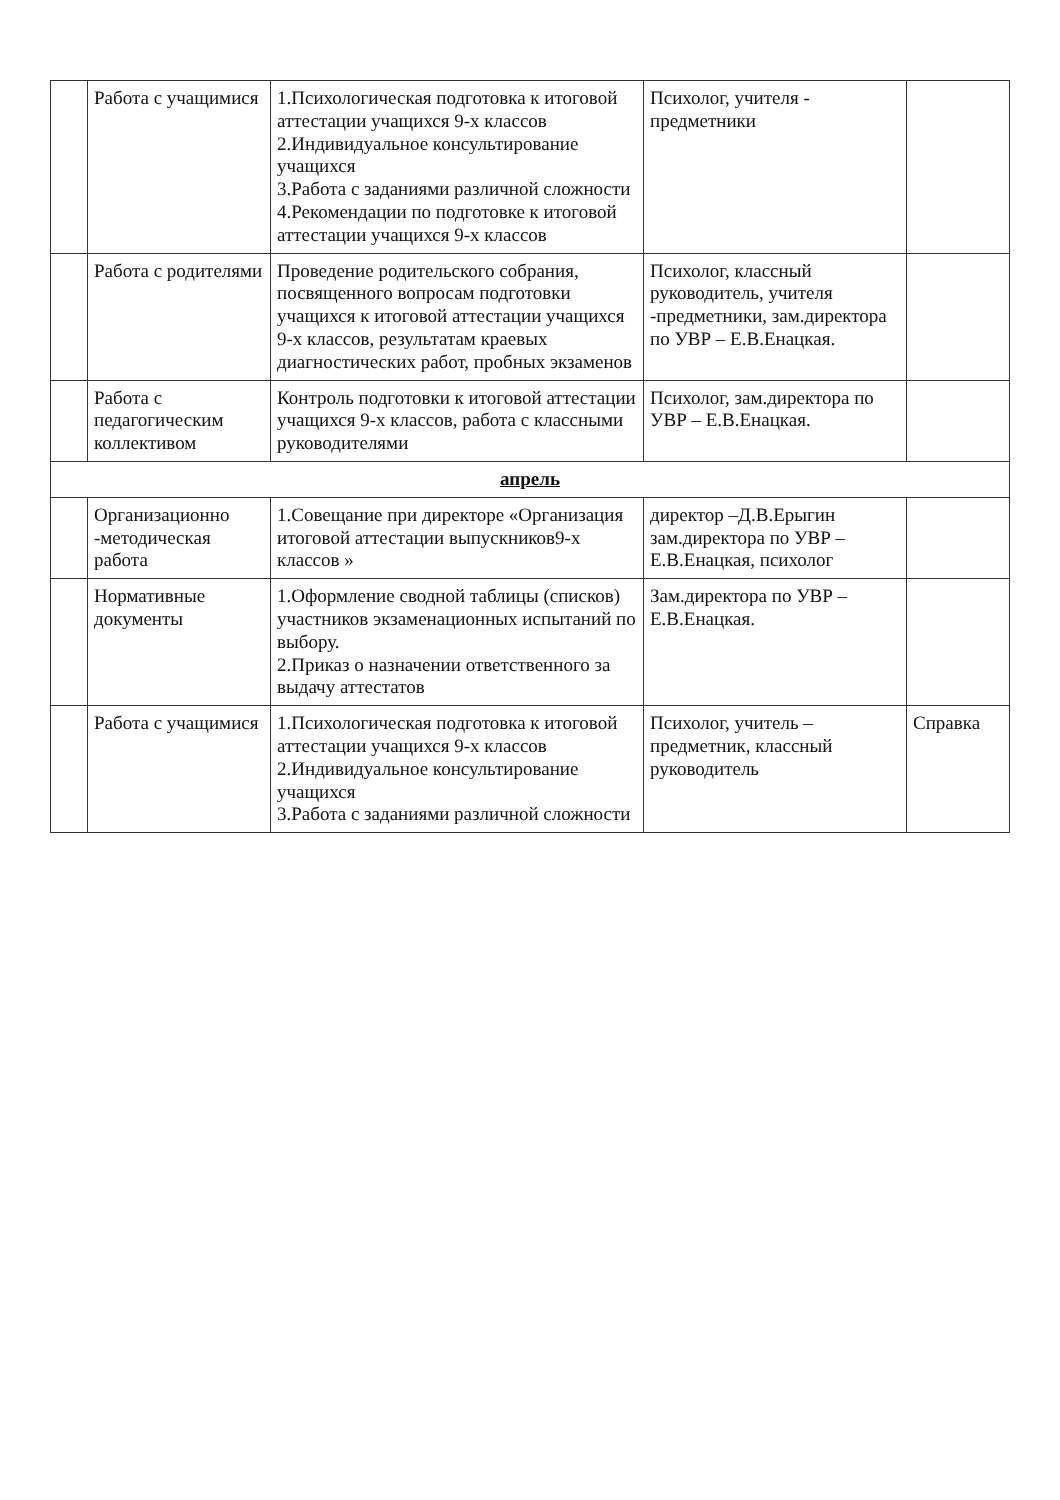| | Работа с учащимися | 1.Психологическая подготовка к итоговой аттестации учащихся 9-х классов 2.Индивидуальное консультирование учащихся 3.Работа с заданиями различной сложности 4.Рекомендации по подготовке к итоговой аттестации учащихся 9-х классов | Психолог, учителя - предметники | |
| | Работа с родителями | Проведение родительского собрания, посвященного вопросам подготовки учащихся к итоговой аттестации учащихся 9-х классов, результатам краевых диагностических работ, пробных экзаменов | Психолог, классный руководитель, учителя -предметники, зам.директора по УВР – Е.В.Енацкая. | |
| | Работа с педагогическим коллективом | Контроль подготовки к итоговой аттестации учащихся 9-х классов, работа с классными руководителями | Психолог, зам.директора по УВР – Е.В.Енацкая. | |
| апрель | | | | |
| | Организационно -методическая работа | 1.Совещание при директоре «Организация итоговой аттестации выпускников9-х классов » | директор –Д.В.Ерыгин зам.директора по УВР – Е.В.Енацкая, психолог | |
| | Нормативные документы | 1.Оформление сводной таблицы (списков) участников экзаменационных испытаний по выбору. 2.Приказ о назначении ответственного за выдачу аттестатов | Зам.директора по УВР – Е.В.Енацкая. | |
| | Работа с учащимися | 1.Психологическая подготовка к итоговой аттестации учащихся 9-х классов 2.Индивидуальное консультирование учащихся 3.Работа с заданиями различной сложности | Психолог, учитель – предметник, классный руководитель | Справка |